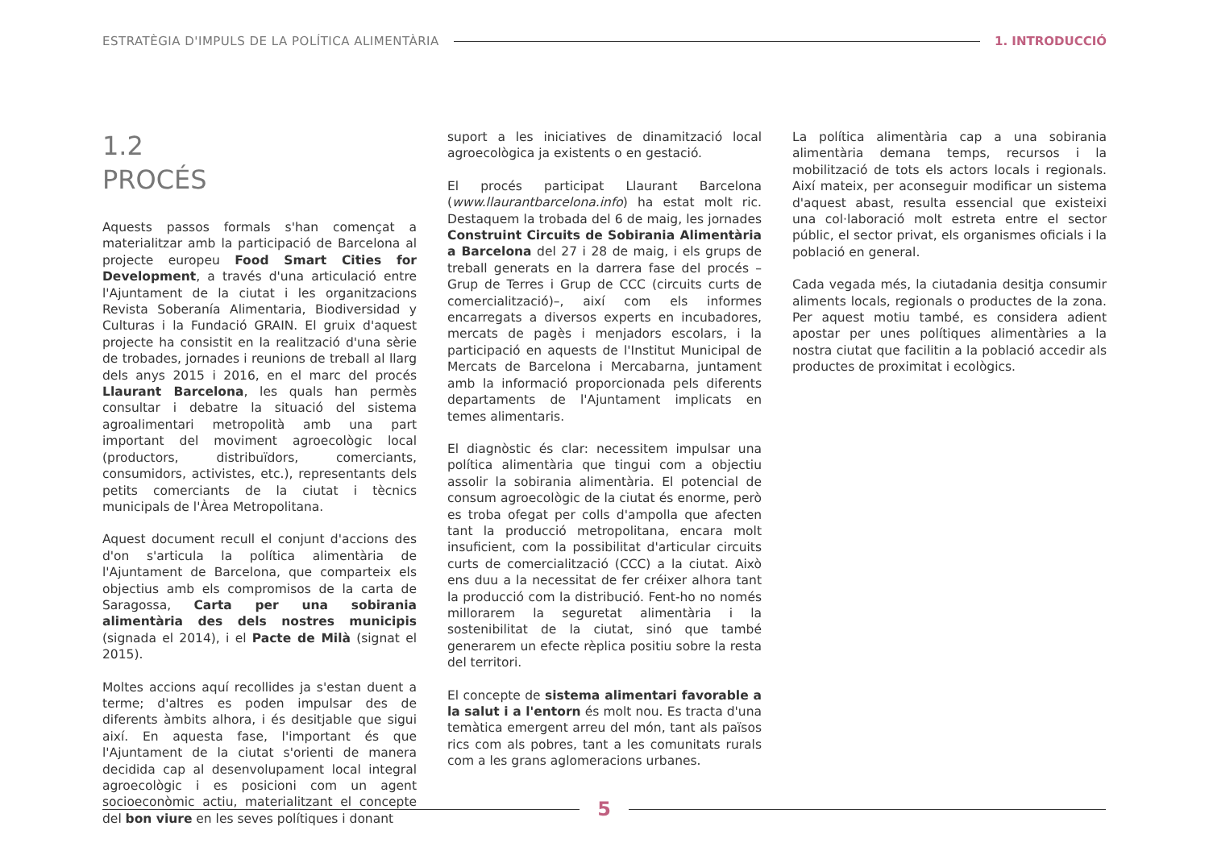ESTRATÈGIA D'IMPULS DE LA POLÍTICA ALIMENTÀRIA 1. INTRODUCCIÓ
1.2
PROCÉS
Aquests passos formals s'han començat a materialitzar amb la participació de Barcelona al projecte europeu Food Smart Cities for Development, a través d'una articulació entre l'Ajuntament de la ciutat i les organitzacions Revista Soberanía Alimentaria, Biodiversidad y Culturas i la Fundació GRAIN. El gruix d'aquest projecte ha consistit en la realització d'una sèrie de trobades, jornades i reunions de treball al llarg dels anys 2015 i 2016, en el marc del procés Llaurant Barcelona, les quals han permès consultar i debatre la situació del sistema agroalimentari metropolità amb una part important del moviment agroecològic local (productors, distribuïdors, comerciants, consumidors, activistes, etc.), representants dels petits comerciants de la ciutat i tècnics municipals de l'Àrea Metropolitana.
Aquest document recull el conjunt d'accions des d'on s'articula la política alimentària de l'Ajuntament de Barcelona, que comparteix els objectius amb els compromisos de la carta de Saragossa, Carta per una sobirania alimentària des dels nostres municipis (signada el 2014), i el Pacte de Milà (signat el 2015).
Moltes accions aquí recollides ja s'estan duent a terme; d'altres es poden impulsar des de diferents àmbits alhora, i és desitjable que sigui així. En aquesta fase, l'important és que l'Ajuntament de la ciutat s'orienti de manera decidida cap al desenvolupament local integral agroecològic i es posicioni com un agent socioeconòmic actiu, materialitzant el concepte del bon viure en les seves polítiques i donant
suport a les iniciatives de dinamització local agroecològica ja existents o en gestació.
El procés participat Llaurant Barcelona (www.llaurantbarcelona.info) ha estat molt ric. Destaquem la trobada del 6 de maig, les jornades Construint Circuits de Sobirania Alimentària a Barcelona del 27 i 28 de maig, i els grups de treball generats en la darrera fase del procés –Grup de Terres i Grup de CCC (circuits curts de comercialització)–, així com els informes encarregats a diversos experts en incubadores, mercats de pagès i menjadors escolars, i la participació en aquests de l'Institut Municipal de Mercats de Barcelona i Mercabarna, juntament amb la informació proporcionada pels diferents departaments de l'Ajuntament implicats en temes alimentaris.
El diagnòstic és clar: necessitem impulsar una política alimentària que tingui com a objectiu assolir la sobirania alimentària. El potencial de consum agroecològic de la ciutat és enorme, però es troba ofegat per colls d'ampolla que afecten tant la producció metropolitana, encara molt insuficient, com la possibilitat d'articular circuits curts de comercialització (CCC) a la ciutat. Això ens duu a la necessitat de fer créixer alhora tant la producció com la distribució. Fent-ho no només millorarem la seguretat alimentària i la sostenibilitat de la ciutat, sinó que també generarem un efecte rèplica positiu sobre la resta del territori.
El concepte de sistema alimentari favorable a la salut i a l'entorn és molt nou. Es tracta d'una temàtica emergent arreu del món, tant als països rics com als pobres, tant a les comunitats rurals com a les grans aglomeracions urbanes.
La política alimentària cap a una sobirania alimentària demana temps, recursos i la mobilització de tots els actors locals i regionals. Així mateix, per aconseguir modificar un sistema d'aquest abast, resulta essencial que existeixi una col·laboració molt estreta entre el sector públic, el sector privat, els organismes oficials i la població en general.
Cada vegada més, la ciutadania desitja consumir aliments locals, regionals o productes de la zona. Per aquest motiu també, es considera adient apostar per unes polítiques alimentàries a la nostra ciutat que facilitin a la població accedir als productes de proximitat i ecològics.
5